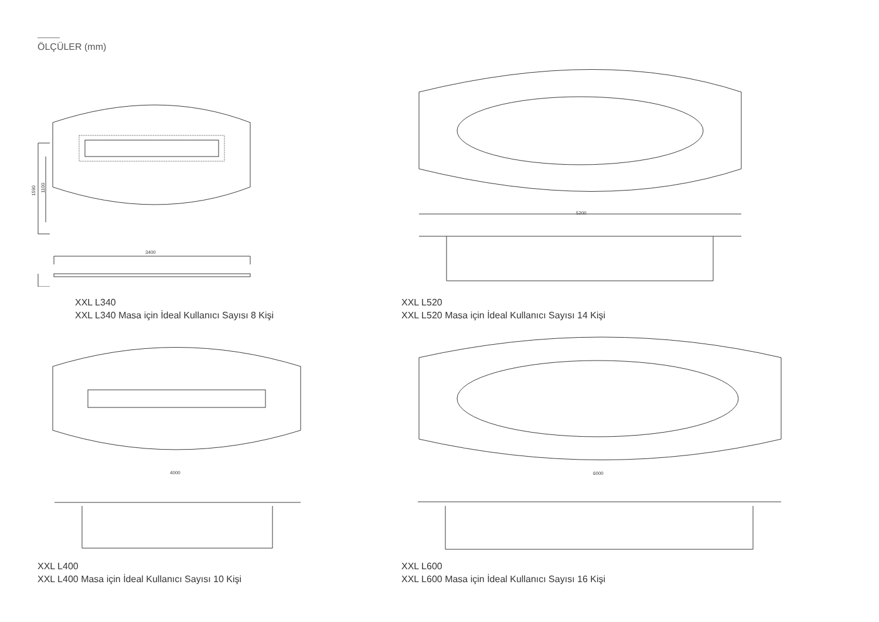ÖLÇÜLER (mm)
1590
1100
3400
5200
4000
6000
XXL L340
XXL L340 Masa için İdeal Kullanıcı Sayısı 8 Kişi
XXL L520
XXL L520 Masa için İdeal Kullanıcı Sayısı 14 Kişi
XXL L400
XXL L400 Masa için İdeal Kullanıcı Sayısı 10 Kişi
XXL L600
XXL L600 Masa için İdeal Kullanıcı Sayısı 16 Kişi